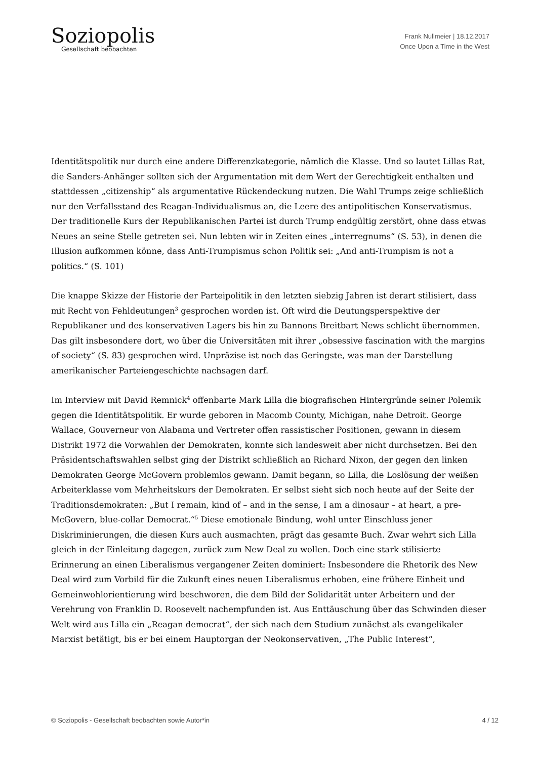Soziopolis
Gesellschaft beobachten
Frank Nullmeier | 18.12.2017
Once Upon a Time in the West
Identitätspolitik nur durch eine andere Differenzkategorie, nämlich die Klasse. Und so lautet Lillas Rat, die Sanders-Anhänger sollten sich der Argumentation mit dem Wert der Gerechtigkeit enthalten und stattdessen „citizenship“ als argumentative Rückendeckung nutzen. Die Wahl Trumps zeige schließlich nur den Verfallsstand des Reagan-Individualismus an, die Leere des antipolitischen Konservatismus. Der traditionelle Kurs der Republikanischen Partei ist durch Trump endgültig zerstört, ohne dass etwas Neues an seine Stelle getreten sei. Nun lebten wir in Zeiten eines „interregnums“ (S. 53), in denen die Illusion aufkommen könne, dass Anti-Trumpismus schon Politik sei: „And anti-Trumpism is not a politics.“ (S. 101)
Die knappe Skizze der Historie der Parteipolitik in den letzten siebzig Jahren ist derart stilisiert, dass mit Recht von Fehldeutungen<sup>3</sup> gesprochen worden ist. Oft wird die Deutungsperspektive der Republikaner und des konservativen Lagers bis hin zu Bannons Breitbart News schlicht übernommen. Das gilt insbesondere dort, wo über die Universitäten mit ihrer „obsessive fascination with the margins of society“ (S. 83) gesprochen wird. Unpräzise ist noch das Geringste, was man der Darstellung amerikanischer Parteiengeschichte nachsagen darf.
Im Interview mit David Remnick<sup>4</sup> offenbarte Mark Lilla die biografischen Hintergründe seiner Polemik gegen die Identitätspolitik. Er wurde geboren in Macomb County, Michigan, nahe Detroit. George Wallace, Gouverneur von Alabama und Vertreter offen rassistischer Positionen, gewann in diesem Distrikt 1972 die Vorwahlen der Demokraten, konnte sich landesweit aber nicht durchsetzen. Bei den Präsidentschaftswahlen selbst ging der Distrikt schließlich an Richard Nixon, der gegen den linken Demokraten George McGovern problemlos gewann. Damit begann, so Lilla, die Loslösung der weißen Arbeiterklasse vom Mehrheitskurs der Demokraten. Er selbst sieht sich noch heute auf der Seite der Traditionsdemokraten: „But I remain, kind of – and in the sense, I am a dinosaur – at heart, a pre-McGovern, blue-collar Democrat.“<sup>5</sup> Diese emotionale Bindung, wohl unter Einschluss jener Diskriminierungen, die diesen Kurs auch ausmachten, prägt das gesamte Buch. Zwar wehrt sich Lilla gleich in der Einleitung dagegen, zurück zum New Deal zu wollen. Doch eine stark stilisierte Erinnerung an einen Liberalismus vergangener Zeiten dominiert: Insbesondere die Rhetorik des New Deal wird zum Vorbild für die Zukunft eines neuen Liberalismus erhoben, eine frühere Einheit und Gemeinwohlorientierung wird beschworen, die dem Bild der Solidarität unter Arbeitern und der Verehrung von Franklin D. Roosevelt nachempfunden ist. Aus Enttäuschung über das Schwinden dieser Welt wird aus Lilla ein „Reagan democrat“, der sich nach dem Studium zunächst als evangelikaler Marxist betätigt, bis er bei einem Hauptorgan der Neokonservativen, „The Public Interest“,
© Soziopolis - Gesellschaft beobachten sowie Autor*in 4 / 12